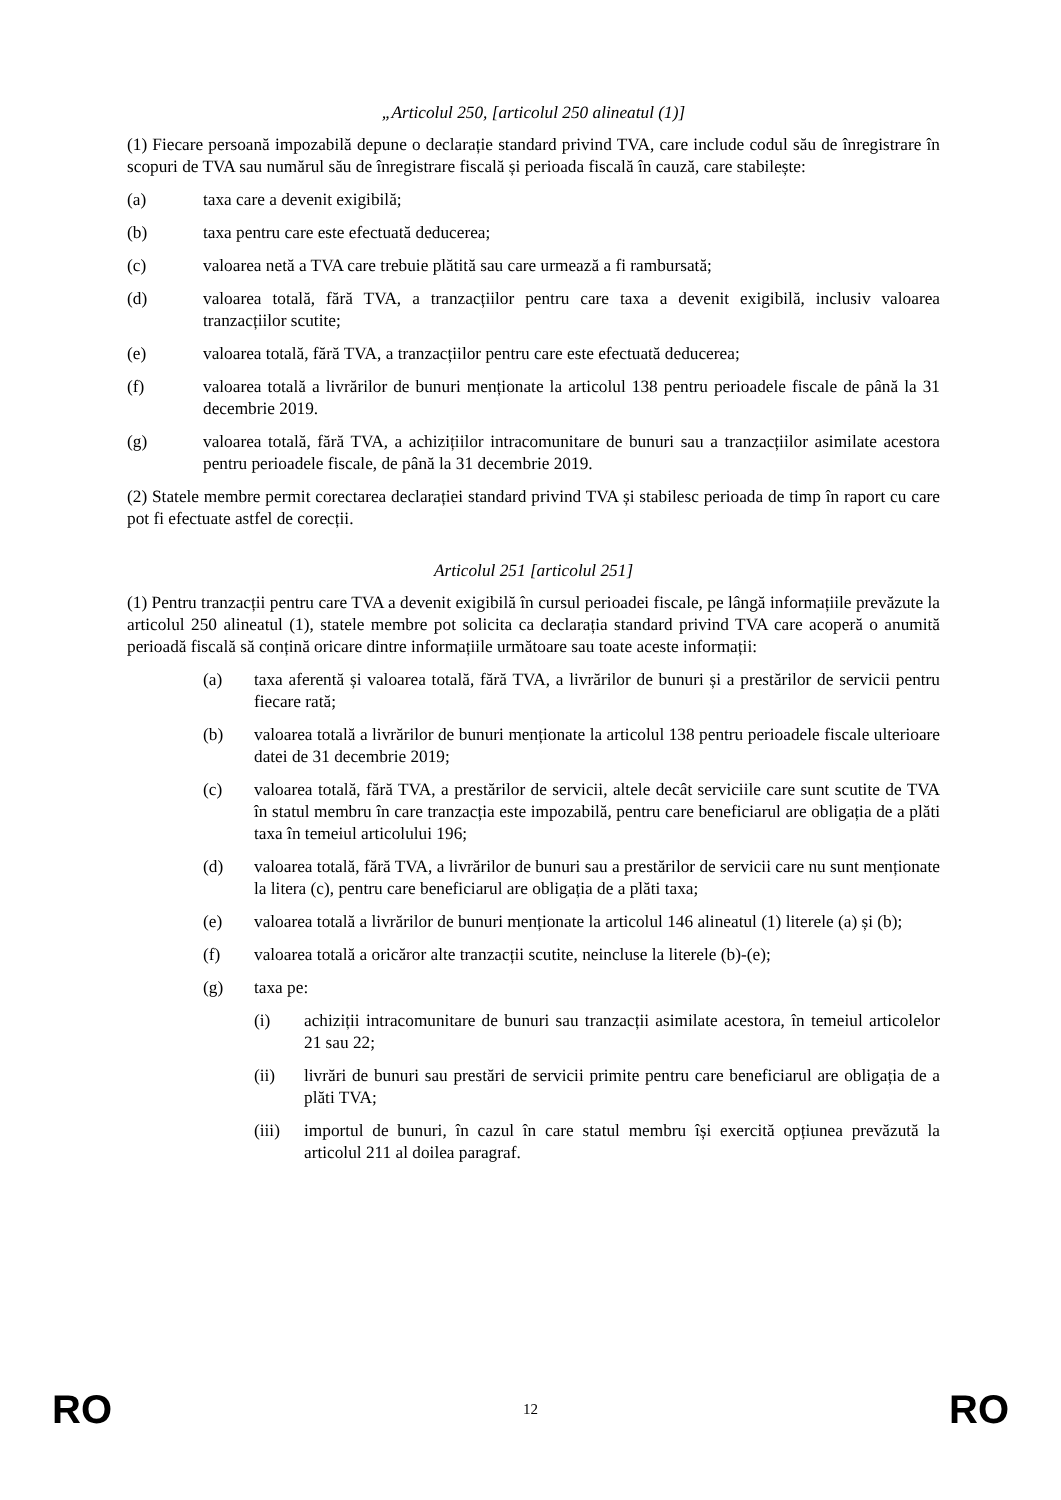„Articolul 250, [articolul 250 alineatul (1)]
(1) Fiecare persoană impozabilă depune o declarație standard privind TVA, care include codul său de înregistrare în scopuri de TVA sau numărul său de înregistrare fiscală și perioada fiscală în cauză, care stabilește:
(a) taxa care a devenit exigibilă;
(b) taxa pentru care este efectuată deducerea;
(c) valoarea netă a TVA care trebuie plătită sau care urmează a fi rambursată;
(d) valoarea totală, fără TVA, a tranzacțiilor pentru care taxa a devenit exigibilă, inclusiv valoarea tranzacțiilor scutite;
(e) valoarea totală, fără TVA, a tranzacțiilor pentru care este efectuată deducerea;
(f) valoarea totală a livrărilor de bunuri menționate la articolul 138 pentru perioadele fiscale de până la 31 decembrie 2019.
(g) valoarea totală, fără TVA, a achizițiilor intracomunitare de bunuri sau a tranzacțiilor asimilate acestora pentru perioadele fiscale, de până la 31 decembrie 2019.
(2) Statele membre permit corectarea declarației standard privind TVA și stabilesc perioada de timp în raport cu care pot fi efectuate astfel de corecții.
Articolul 251 [articolul 251]
(1) Pentru tranzacții pentru care TVA a devenit exigibilă în cursul perioadei fiscale, pe lângă informațiile prevăzute la articolul 250 alineatul (1), statele membre pot solicita ca declarația standard privind TVA care acoperă o anumită perioadă fiscală să conțină oricare dintre informațiile următoare sau toate aceste informații:
(a) taxa aferentă și valoarea totală, fără TVA, a livrărilor de bunuri și a prestărilor de servicii pentru fiecare rată;
(b) valoarea totală a livrărilor de bunuri menționate la articolul 138 pentru perioadele fiscale ulterioare datei de 31 decembrie 2019;
(c) valoarea totală, fără TVA, a prestărilor de servicii, altele decât serviciile care sunt scutite de TVA în statul membru în care tranzacția este impozabilă, pentru care beneficiarul are obligația de a plăti taxa în temeiul articolului 196;
(d) valoarea totală, fără TVA, a livrărilor de bunuri sau a prestărilor de servicii care nu sunt menționate la litera (c), pentru care beneficiarul are obligația de a plăti taxa;
(e) valoarea totală a livrărilor de bunuri menționate la articolul 146 alineatul (1) literele (a) și (b);
(f) valoarea totală a oricăror alte tranzacții scutite, neincluse la literele (b)-(e);
(g) taxa pe:
(i) achiziții intracomunitare de bunuri sau tranzacții asimilate acestora, în temeiul articolelor 21 sau 22;
(ii) livrări de bunuri sau prestări de servicii primite pentru care beneficiarul are obligația de a plăti TVA;
(iii) importul de bunuri, în cazul în care statul membru își exercită opțiunea prevăzută la articolul 211 al doilea paragraf.
RO 12 RO